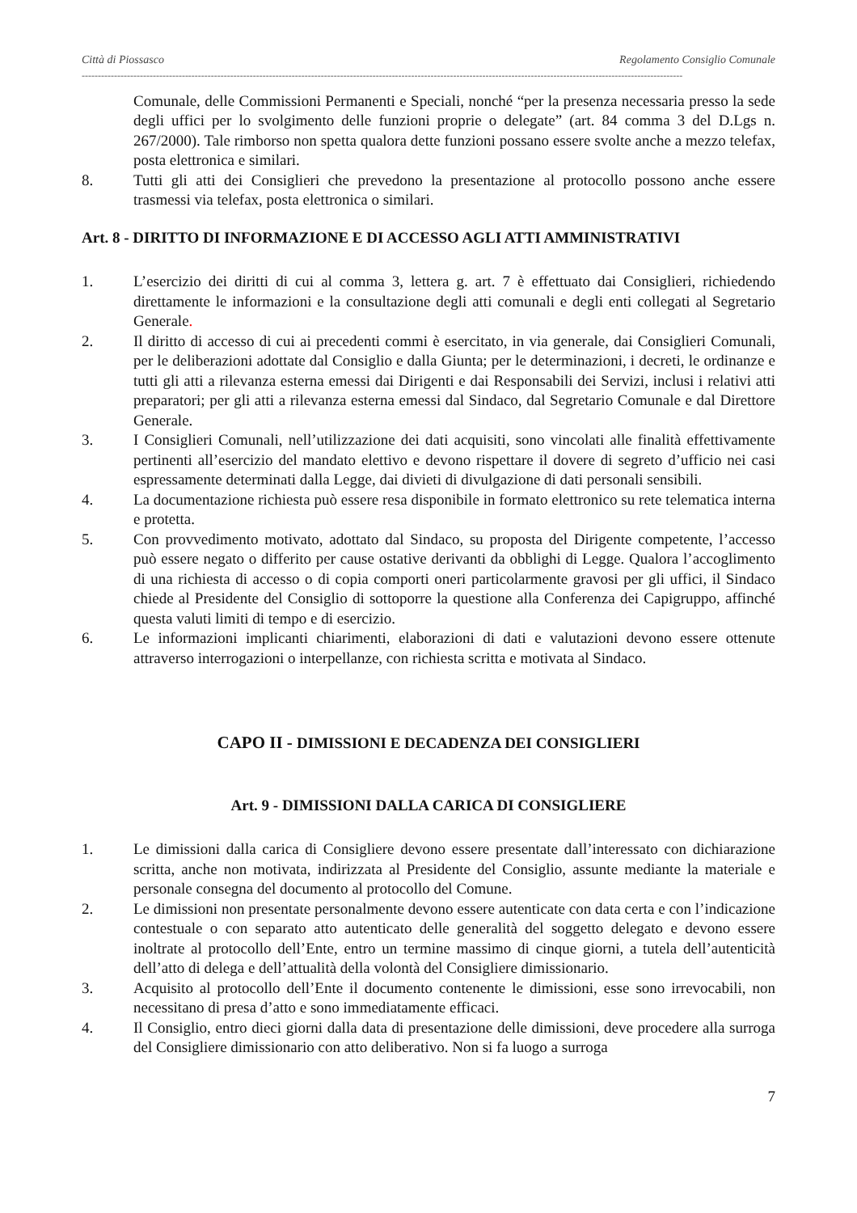Città di Piossasco Regolamento Consiglio Comunale
------------------------------------------------------------------------------------------------------------------------------------------------------------------------------------------
Comunale, delle Commissioni Permanenti e Speciali, nonché “per la presenza necessaria presso la sede degli uffici per lo svolgimento delle funzioni proprie o delegate” (art. 84 comma 3 del D.Lgs n. 267/2000). Tale rimborso non spetta qualora dette funzioni possano essere svolte anche a mezzo telefax, posta elettronica e similari.
8. Tutti gli atti dei Consiglieri che prevedono la presentazione al protocollo possono anche essere trasmessi via telefax, posta elettronica o similari.
Art. 8 - DIRITTO DI INFORMAZIONE E DI ACCESSO AGLI ATTI AMMINISTRATIVI
1. L’esercizio dei diritti di cui al comma 3, lettera g. art. 7 è effettuato dai Consiglieri, richiedendo direttamente le informazioni e la consultazione degli atti comunali e degli enti collegati al Segretario Generale.
2. Il diritto di accesso di cui ai precedenti commi è esercitato, in via generale, dai Consiglieri Comunali, per le deliberazioni adottate dal Consiglio e dalla Giunta; per le determinazioni, i decreti, le ordinanze e tutti gli atti a rilevanza esterna emessi dai Dirigenti e dai Responsabili dei Servizi, inclusi i relativi atti preparatori; per gli atti a rilevanza esterna emessi dal Sindaco, dal Segretario Comunale e dal Direttore Generale.
3. I Consiglieri Comunali, nell’utilizzazione dei dati acquisiti, sono vincolati alle finalità effettivamente pertinenti all’esercizio del mandato elettivo e devono rispettare il dovere di segreto d’ufficio nei casi espressamente determinati dalla Legge, dai divieti di divulgazione di dati personali sensibili.
4. La documentazione richiesta può essere resa disponibile in formato elettronico su rete telematica interna e protetta.
5. Con provvedimento motivato, adottato dal Sindaco, su proposta del Dirigente competente, l’accesso può essere negato o differito per cause ostative derivanti da obblighi di Legge. Qualora l’accoglimento di una richiesta di accesso o di copia comporti oneri particolarmente gravosi per gli uffici, il Sindaco chiede al Presidente del Consiglio di sottoporre la questione alla Conferenza dei Capigruppo, affinché questa valuti limiti di tempo e di esercizio.
6. Le informazioni implicanti chiarimenti, elaborazioni di dati e valutazioni devono essere ottenute attraverso interrogazioni o interpellanze, con richiesta scritta e motivata al Sindaco.
CAPO II - DIMISSIONI E DECADENZA DEI CONSIGLIERI
Art. 9 - DIMISSIONI DALLA CARICA DI CONSIGLIERE
1. Le dimissioni dalla carica di Consigliere devono essere presentate dall’interessato con dichiarazione scritta, anche non motivata, indirizzata al Presidente del Consiglio, assunte mediante la materiale e personale consegna del documento al protocollo del Comune.
2. Le dimissioni non presentate personalmente devono essere autenticate con data certa e con l’indicazione contestuale o con separato atto autenticato delle generalità del soggetto delegato e devono essere inoltrate al protocollo dell’Ente, entro un termine massimo di cinque giorni, a tutela dell’autenticità dell’atto di delega e dell’attualità della volontà del Consigliere dimissionario.
3. Acquisito al protocollo dell’Ente il documento contenente le dimissioni, esse sono irrevocabili, non necessitano di presa d’atto e sono immediatamente efficaci.
4. Il Consiglio, entro dieci giorni dalla data di presentazione delle dimissioni, deve procedere alla surroga del Consigliere dimissionario con atto deliberativo. Non si fa luogo a surroga
7